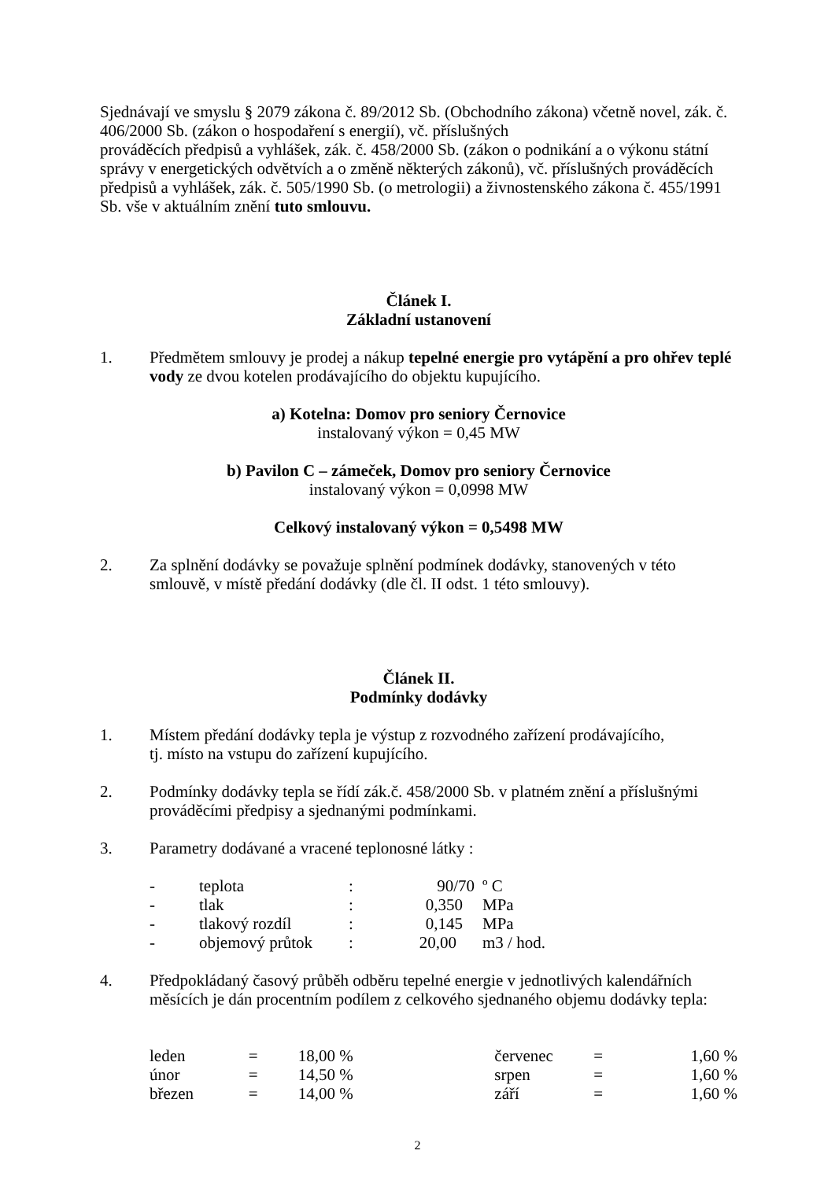Sjednávají ve smyslu § 2079 zákona č. 89/2012 Sb. (Obchodního zákona) včetně novel, zák. č. 406/2000 Sb. (zákon o hospodaření s energií), vč. příslušných
prováděcích předpisů a vyhlášek, zák. č. 458/2000 Sb. (zákon o podnikání a o výkonu státní správy v energetických odvětvích a o změně některých zákonů), vč. příslušných prováděcích předpisů a vyhlášek, zák. č. 505/1990 Sb. (o metrologii) a živnostenského zákona č. 455/1991 Sb. vše v aktuálním znění tuto smlouvu.
Článek I.
Základní ustanovení
1. Předmětem smlouvy je prodej a nákup tepelné energie pro vytápění a pro ohřev teplé vody ze dvou kotelen prodávajícího do objektu kupujícího.
a) Kotelna: Domov pro seniory Černovice
instalovaný výkon = 0,45 MW
b) Pavilon C – zámeček, Domov pro seniory Černovice
instalovaný výkon = 0,0998 MW
Celkový instalovaný výkon = 0,5498 MW
2. Za splnění dodávky se považuje splnění podmínek dodávky, stanovených v této smlouvě, v místě předání dodávky (dle čl. II odst. 1 této smlouvy).
Článek II.
Podmínky dodávky
1. Místem předání dodávky tepla je výstup z rozvodného zařízení prodávajícího,
tj. místo na vstupu do zařízení kupujícího.
2. Podmínky dodávky tepla se řídí zák.č. 458/2000 Sb. v platném znění a příslušnými prováděcími předpisy a sjednanými podmínkami.
3. Parametry dodávané a vracené teplonosné látky :
| - | teplota | : | 90/70 | º C |
| - | tlak | : | 0,350 | MPa |
| - | tlakový rozdíl | : | 0,145 | MPa |
| - | objemový průtok | : | 20,00 | m3 / hod. |
4. Předpokládaný časový průběh odběru tepelné energie v jednotlivých kalendářních měsících je dán procentním podílem z celkového sjednaného objemu dodávky tepla:
| leden | = | 18,00 % | červenec | = | 1,60 % |
| únor | = | 14,50 % | srpen | = | 1,60 % |
| březen | = | 14,00 % | září | = | 1,60 % |
2